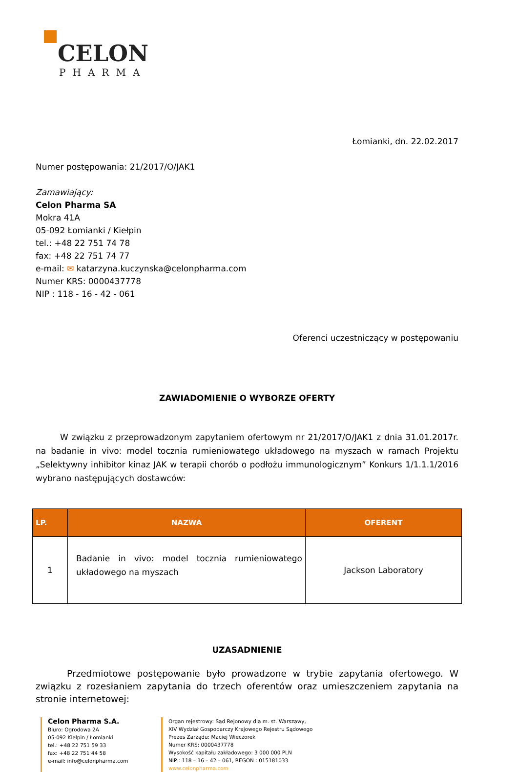CELON
PHARMA
Łomianki, dn. 22.02.2017
Numer postępowania: 21/2017/O/JAK1
Zamawiający:
Celon Pharma SA
Mokra 41A
05-092 Łomianki / Kiełpin
tel.: +48 22 751 74 78
fax: +48 22 751 74 77
e-mail: ✉ katarzyna.kuczynska@celonpharma.com
Numer KRS: 0000437778
NIP : 118 - 16 - 42 - 061
Oferenci uczestniczący w postępowaniu
ZAWIADOMIENIE O WYBORZE OFERTY
W związku z przeprowadzonym zapytaniem ofertowym nr 21/2017/O/JAK1 z dnia 31.01.2017r. na badanie in vivo: model tocznia rumieniowatego układowego na myszach w ramach Projektu „Selektywny inhibitor kinaz JAK w terapii chorób o podłożu immunologicznym” Konkurs 1/1.1.1/2016 wybrano następujących dostawców:
| LP. | NAZWA | OFERENT |
| --- | --- | --- |
| 1 | Badanie in vivo: model tocznia rumieniowatego układowego na myszach | Jackson Laboratory |
UZASADNIENIE
Przedmiotowe postępowanie było prowadzone w trybie zapytania ofertowego. W związku z rozesłaniem zapytania do trzech oferentów oraz umieszczeniem zapytania na stronie internetowej:
Celon Pharma S.A.
Biuro: Ogrodowa 2A
05-092 Kiełpin / Łomianki
tel.: +48 22 751 59 33
fax: +48 22 751 44 58
e-mail: info@celonpharma.com
Organ rejestrowy: Sąd Rejonowy dla m. st. Warszawy,
XIV Wydział Gospodarczy Krajowego Rejestru Sądowego
Prezes Zarządu: Maciej Wieczorek
Numer KRS: 0000437778
Wysokość kapitału zakładowego: 3 000 000 PLN
NIP : 118 – 16 – 42 – 061, REGON : 015181033
www.celonpharma.com